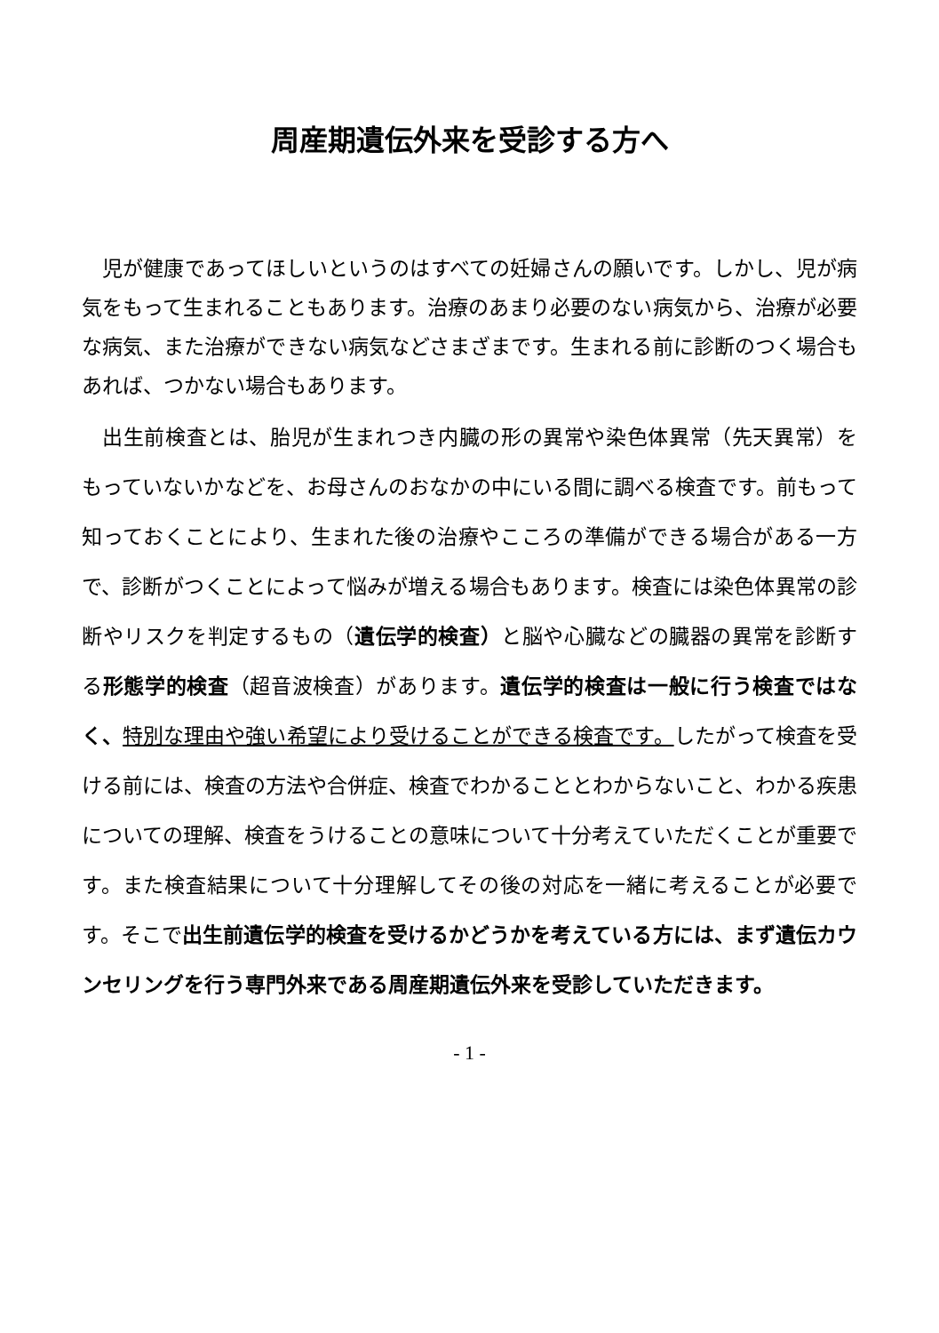周産期遺伝外来を受診する方へ
児が健康であってほしいというのはすべての妊婦さんの願いです。しかし、児が病気をもって生まれることもあります。治療のあまり必要のない病気から、治療が必要な病気、また治療ができない病気などさまざまです。生まれる前に診断のつく場合もあれば、つかない場合もあります。
出生前検査とは、胎児が生まれつき内臓の形の異常や染色体異常（先天異常）をもっていないかなどを、お母さんのおなかの中にいる間に調べる検査です。前もって知っておくことにより、生まれた後の治療やこころの準備ができる場合がある一方で、診断がつくことによって悩みが増える場合もあります。検査には染色体異常の診断やリスクを判定するもの（遺伝学的検査）と脳や心臓などの臓器の異常を診断する形態学的検査（超音波検査）があります。遺伝学的検査は一般に行う検査ではなく、特別な理由や強い希望により受けることができる検査です。したがって検査を受ける前には、検査の方法や合併症、検査でわかることとわからないこと、わかる疾患についての理解、検査をうけることの意味について十分考えていただくことが重要です。また検査結果について十分理解してその後の対応を一緒に考えることが必要です。そこで出生前遺伝学的検査を受けるかどうかを考えている方には、まず遺伝カウンセリングを行う専門外来である周産期遺伝外来を受診していただきます。
- 1 -